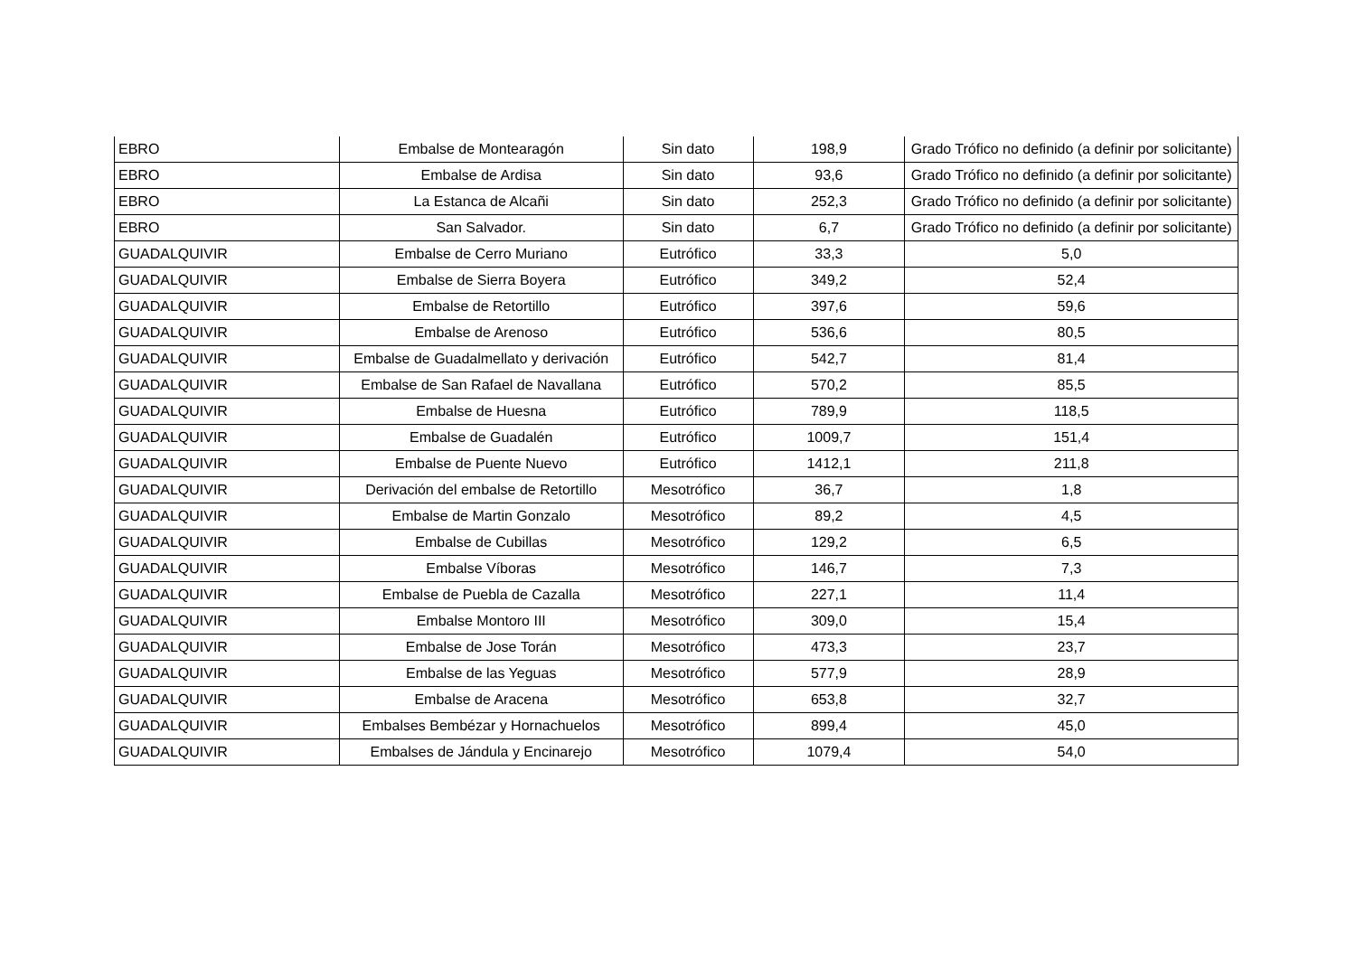| EBRO | Embalse de Montearagón | Sin dato | 198,9 | Grado Trófico no definido (a definir por solicitante) |
| EBRO | Embalse de Ardisa | Sin dato | 93,6 | Grado Trófico no definido (a definir por solicitante) |
| EBRO | La Estanca de Alcañi | Sin dato | 252,3 | Grado Trófico no definido (a definir por solicitante) |
| EBRO | San Salvador. | Sin dato | 6,7 | Grado Trófico no definido (a definir por solicitante) |
| GUADALQUIVIR | Embalse de Cerro Muriano | Eutrófico | 33,3 | 5,0 |
| GUADALQUIVIR | Embalse de Sierra Boyera | Eutrófico | 349,2 | 52,4 |
| GUADALQUIVIR | Embalse de Retortillo | Eutrófico | 397,6 | 59,6 |
| GUADALQUIVIR | Embalse de Arenoso | Eutrófico | 536,6 | 80,5 |
| GUADALQUIVIR | Embalse de Guadalmellato y derivación | Eutrófico | 542,7 | 81,4 |
| GUADALQUIVIR | Embalse de San Rafael de Navallana | Eutrófico | 570,2 | 85,5 |
| GUADALQUIVIR | Embalse de Huesna | Eutrófico | 789,9 | 118,5 |
| GUADALQUIVIR | Embalse de Guadalén | Eutrófico | 1009,7 | 151,4 |
| GUADALQUIVIR | Embalse de Puente Nuevo | Eutrófico | 1412,1 | 211,8 |
| GUADALQUIVIR | Derivación del embalse de Retortillo | Mesotrófico | 36,7 | 1,8 |
| GUADALQUIVIR | Embalse de Martin Gonzalo | Mesotrófico | 89,2 | 4,5 |
| GUADALQUIVIR | Embalse de Cubillas | Mesotrófico | 129,2 | 6,5 |
| GUADALQUIVIR | Embalse Víboras | Mesotrófico | 146,7 | 7,3 |
| GUADALQUIVIR | Embalse de Puebla de Cazalla | Mesotrófico | 227,1 | 11,4 |
| GUADALQUIVIR | Embalse Montoro III | Mesotrófico | 309,0 | 15,4 |
| GUADALQUIVIR | Embalse de Jose Torán | Mesotrófico | 473,3 | 23,7 |
| GUADALQUIVIR | Embalse de las Yeguas | Mesotrófico | 577,9 | 28,9 |
| GUADALQUIVIR | Embalse de Aracena | Mesotrófico | 653,8 | 32,7 |
| GUADALQUIVIR | Embalses Bembézar y Hornachuelos | Mesotrófico | 899,4 | 45,0 |
| GUADALQUIVIR | Embalses de Jándula y Encinarejo | Mesotrófico | 1079,4 | 54,0 |